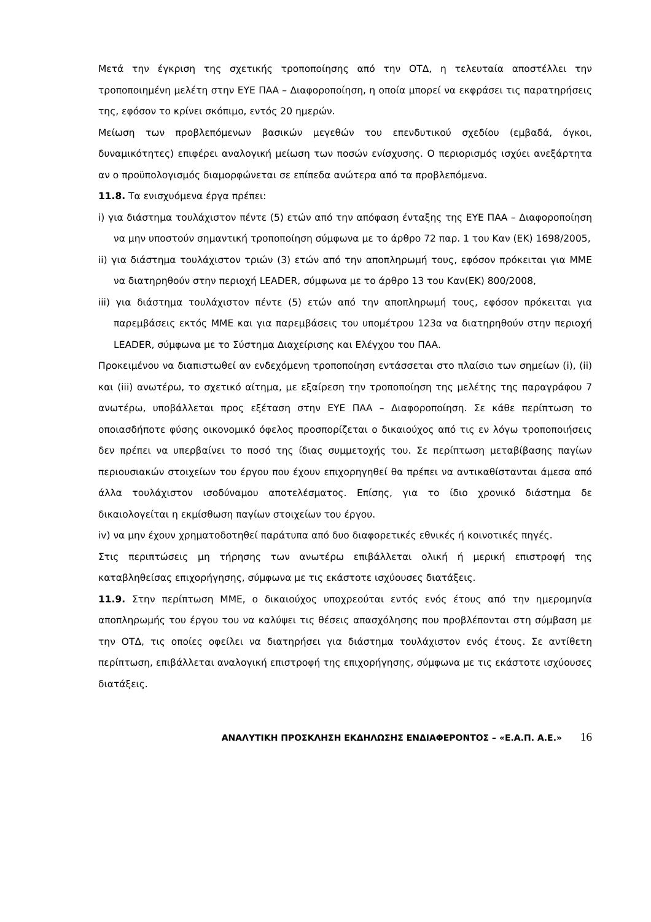Μετά την έγκριση της σχετικής τροποποίησης από την ΟΤΔ, η τελευταία αποστέλλει την τροποποιημένη μελέτη στην ΕΥΕ ΠΑΑ – Διαφοροποίηση, η οποία μπορεί να εκφράσει τις παρατηρήσεις της, εφόσον το κρίνει σκόπιμο, εντός 20 ημερών.
Μείωση των προβλεπόμενων βασικών μεγεθών του επενδυτικού σχεδίου (εμβαδά, όγκοι, δυναμικότητες) επιφέρει αναλογική μείωση των ποσών ενίσχυσης. Ο περιορισμός ισχύει ανεξάρτητα αν ο προϋπολογισμός διαμορφώνεται σε επίπεδα ανώτερα από τα προβλεπόμενα.
11.8. Τα ενισχυόμενα έργα πρέπει:
i) για διάστημα τουλάχιστον πέντε (5) ετών από την απόφαση ένταξης της ΕΥΕ ΠΑΑ – Διαφοροποίηση να μην υποστούν σημαντική τροποποίηση σύμφωνα με το άρθρο 72 παρ. 1 του Καν (ΕΚ) 1698/2005,
ii) για διάστημα τουλάχιστον τριών (3) ετών από την αποπληρωμή τους, εφόσον πρόκειται για ΜΜΕ να διατηρηθούν στην περιοχή LEADER, σύμφωνα με το άρθρο 13 του Καν(ΕΚ) 800/2008,
iii) για διάστημα τουλάχιστον πέντε (5) ετών από την αποπληρωμή τους, εφόσον πρόκειται για παρεμβάσεις εκτός ΜΜΕ και για παρεμβάσεις του υπομέτρου 123α να διατηρηθούν στην περιοχή LEADER, σύμφωνα με το Σύστημα Διαχείρισης και Ελέγχου του ΠΑΑ.
Προκειμένου να διαπιστωθεί αν ενδεχόμενη τροποποίηση εντάσσεται στο πλαίσιο των σημείων (i), (ii) και (iii) ανωτέρω, το σχετικό αίτημα, με εξαίρεση την τροποποίηση της μελέτης της παραγράφου 7 ανωτέρω, υποβάλλεται προς εξέταση στην ΕΥΕ ΠΑΑ – Διαφοροποίηση. Σε κάθε περίπτωση το οποιασδήποτε φύσης οικονομικό όφελος προσπορίζεται ο δικαιούχος από τις εν λόγω τροποποιήσεις δεν πρέπει να υπερβαίνει το ποσό της ίδιας συμμετοχής του. Σε περίπτωση μεταβίβασης παγίων περιουσιακών στοιχείων του έργου που έχουν επιχορηγηθεί θα πρέπει να αντικαθίστανται άμεσα από άλλα τουλάχιστον ισοδύναμου αποτελέσματος. Επίσης, για το ίδιο χρονικό διάστημα δε δικαιολογείται η εκμίσθωση παγίων στοιχείων του έργου.
iv) να μην έχουν χρηματοδοτηθεί παράτυπα από δυο διαφορετικές εθνικές ή κοινοτικές πηγές.
Στις περιπτώσεις μη τήρησης των ανωτέρω επιβάλλεται ολική ή μερική επιστροφή της καταβληθείσας επιχορήγησης, σύμφωνα με τις εκάστοτε ισχύουσες διατάξεις.
11.9. Στην περίπτωση ΜΜΕ, ο δικαιούχος υποχρεούται εντός ενός έτους από την ημερομηνία αποπληρωμής του έργου του να καλύψει τις θέσεις απασχόλησης που προβλέπονται στη σύμβαση με την ΟΤΔ, τις οποίες οφείλει να διατηρήσει για διάστημα τουλάχιστον ενός έτους. Σε αντίθετη περίπτωση, επιβάλλεται αναλογική επιστροφή της επιχορήγησης, σύμφωνα με τις εκάστοτε ισχύουσες διατάξεις.
ΑΝΑΛΥΤΙΚΗ ΠΡΟΣΚΛΗΣΗ ΕΚΔΗΛΩΣΗΣ ΕΝΔΙΑΦΕΡΟΝΤΟΣ – «Ε.Α.Π. Α.Ε.» 16